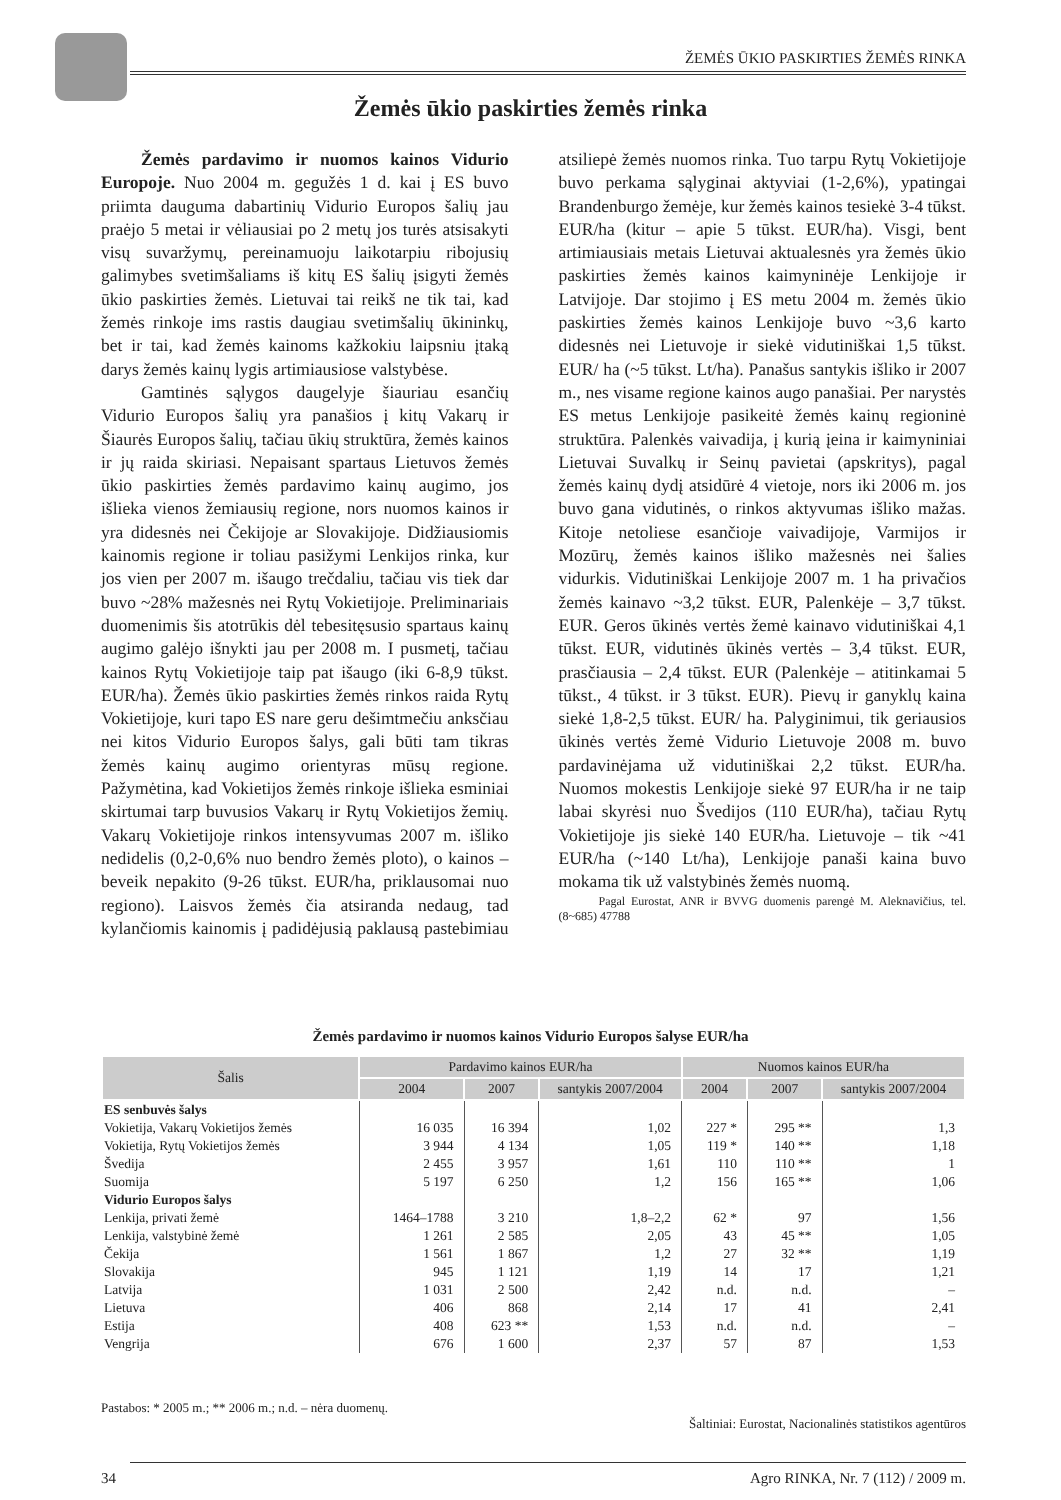ŽEMĖS ŪKIO PASKIRTIES ŽEMĖS RINKA
Žemės ūkio paskirties žemės rinka
Žemės pardavimo ir nuomos kainos Vidurio Europoje. Nuo 2004 m. gegužės 1 d. kai į ES buvo priimta dauguma dabartinių Vidurio Europos šalių jau praėjo 5 metai ir vėliausiai po 2 metų jos turės atsisakyti visų suvaržymų, pereinamuoju laikotarpiu ribojusių galimybes svetimšaliams iš kitų ES šalių įsigyti žemės ūkio paskirties žemės. Lietuvai tai reikš ne tik tai, kad žemės rinkoje ims rastis daugiau svetimšalių ūkininkų, bet ir tai, kad žemės kainoms kažkokiu laipsniu įtaką darys žemės kainų lygis artimiausiose valstybėse.
Gamtinės sąlygos daugelyje šiauriau esančių Vidurio Europos šalių yra panašios į kitų Vakarų ir Šiaurės Europos šalių, tačiau ūkių struktūra, žemės kainos ir jų raida skiriasi. Nepaisant spartaus Lietuvos žemės ūkio paskirties žemės pardavimo kainų augimo, jos išlieka vienos žemiausių regione, nors nuomos kainos ir yra didesnės nei Čekijoje ar Slovakijoje. Didžiausiomis kainomis regione ir toliau pasižymi Lenkijos rinka, kur jos vien per 2007 m. išaugo trečdaliu, tačiau vis tiek dar buvo ~28% mažesnės nei Rytų Vokietijoje. Preliminariais duomenimis šis atotrūkis dėl tebesitęsusio spartaus kainų augimo galėjo išnykti jau per 2008 m. I pusmetį, tačiau kainos Rytų Vokietijoje taip pat išaugo (iki 6-8,9 tūkst. EUR/ha). Žemės ūkio paskirties žemės rinkos raida Rytų Vokietijoje, kuri tapo ES nare geru dešimtmečiu anksčiau nei kitos Vidurio Europos šalys, gali būti tam tikras žemės kainų augimo orientyras mūsų regione. Pažymėtina, kad Vokietijos žemės rinkoje išlieka esminiai skirtumai tarp buvusios Vakarų ir Rytų Vokietijos žemių. Vakarų Vokietijoje rinkos intensyvumas 2007 m. išliko nedidelis (0,2-0,6% nuo bendro žemės ploto), o kainos – beveik nepakito (9-26 tūkst. EUR/ha, priklausomai nuo regiono). Laisvos žemės čia atsiranda nedaug, tad kylančiomis kainomis į padidėjusią paklausą pastebimiau atsiliepė žemės nuomos rinka. Tuo tarpu Rytų Vokietijoje buvo perkama sąlyginai aktyviai (1-2,6%), ypatingai Brandenburgo žemėje, kur žemės kainos tesiekė 3-4 tūkst. EUR/ha (kitur – apie 5 tūkst. EUR/ha). Visgi, bent artimiausiais metais Lietuvai aktualesnės yra žemės ūkio paskirties žemės kainos kaimyninėje Lenkijoje ir Latvijoje. Dar stojimo į ES metu 2004 m. žemės ūkio paskirties žemės kainos Lenkijoje buvo ~3,6 karto didesnės nei Lietuvoje ir siekė vidutiniškai 1,5 tūkst. EUR/ ha (~5 tūkst. Lt/ha). Panašus santykis išliko ir 2007 m., nes visame regione kainos augo panašiai. Per narystės ES metus Lenkijoje pasikeitė žemės kainų regioninė struktūra. Palenkės vaivadija, į kurią įeina ir kaimyniniai Lietuvai Suvalkų ir Seinų pavietai (apskritys), pagal žemės kainų dydį atsidūrė 4 vietoje, nors iki 2006 m. jos buvo gana vidutinės, o rinkos aktyvumas išliko mažas. Kitoje netoliese esančioje vaivadijoje, Varmijos ir Mozūrų, žemės kainos išliko mažesnės nei šalies vidurkis. Vidutiniškai Lenkijoje 2007 m. 1 ha privačios žemės kainavo ~3,2 tūkst. EUR, Palenkėje – 3,7 tūkst. EUR. Geros ūkinės vertės žemė kainavo vidutiniškai 4,1 tūkst. EUR, vidutinės ūkinės vertės – 3,4 tūkst. EUR, prasčiausia – 2,4 tūkst. EUR (Palenkėje – atitinkamai 5 tūkst., 4 tūkst. ir 3 tūkst. EUR). Pievų ir ganyklų kaina siekė 1,8-2,5 tūkst. EUR/ ha. Palyginimui, tik geriausios ūkinės vertės žemė Vidurio Lietuvoje 2008 m. buvo pardavinėjama už vidutiniškai 2,2 tūkst. EUR/ha. Nuomos mokestis Lenkijoje siekė 97 EUR/ha ir ne taip labai skyrėsi nuo Švedijos (110 EUR/ha), tačiau Rytų Vokietijoje jis siekė 140 EUR/ha. Lietuvoje – tik ~41 EUR/ha (~140 Lt/ha), Lenkijoje panaši kaina buvo mokama tik už valstybinės žemės nuomą.
Pagal Eurostat, ANR ir BVVG duomenis parengė M. Aleknavičius, tel. (8~685) 47788
Žemės pardavimo ir nuomos kainos Vidurio Europos šalyse EUR/ha
| Šalis | Pardavimo kainos EUR/ha | | | Nuomos kainos EUR/ha | | |
| --- | --- | --- | --- | --- | --- | --- |
| | 2004 | 2007 | santykis 2007/2004 | 2004 | 2007 | santykis 2007/2004 |
| ES senbuvės šalys | | | | | | |
| Vokietija, Vakarų Vokietijos žemės | 16 035 | 16 394 | 1,02 | 227 * | 295 ** | 1,3 |
| Vokietija, Rytų Vokietijos žemės | 3 944 | 4 134 | 1,05 | 119 * | 140 ** | 1,18 |
| Švedija | 2 455 | 3 957 | 1,61 | 110 | 110 ** | 1 |
| Suomija | 5 197 | 6 250 | 1,2 | 156 | 165 ** | 1,06 |
| Vidurio Europos šalys | | | | | | |
| Lenkija, privati žemė | 1464–1788 | 3 210 | 1,8–2,2 | 62 * | 97 | 1,56 |
| Lenkija, valstybinė žemė | 1 261 | 2 585 | 2,05 | 43 | 45 ** | 1,05 |
| Čekija | 1 561 | 1 867 | 1,2 | 27 | 32 ** | 1,19 |
| Slovakija | 945 | 1 121 | 1,19 | 14 | 17 | 1,21 |
| Latvija | 1 031 | 2 500 | 2,42 | n.d. | n.d. | – |
| Lietuva | 406 | 868 | 2,14 | 17 | 41 | 2,41 |
| Estija | 408 | 623 ** | 1,53 | n.d. | n.d. | – |
| Vengrija | 676 | 1 600 | 2,37 | 57 | 87 | 1,53 |
Pastabos: * 2005 m.; ** 2006 m.; n.d. – nėra duomenų.
Šaltiniai: Eurostat, Nacionalinės statistikos agentūros
34 Agro RINKA, Nr. 7 (112) / 2009 m.